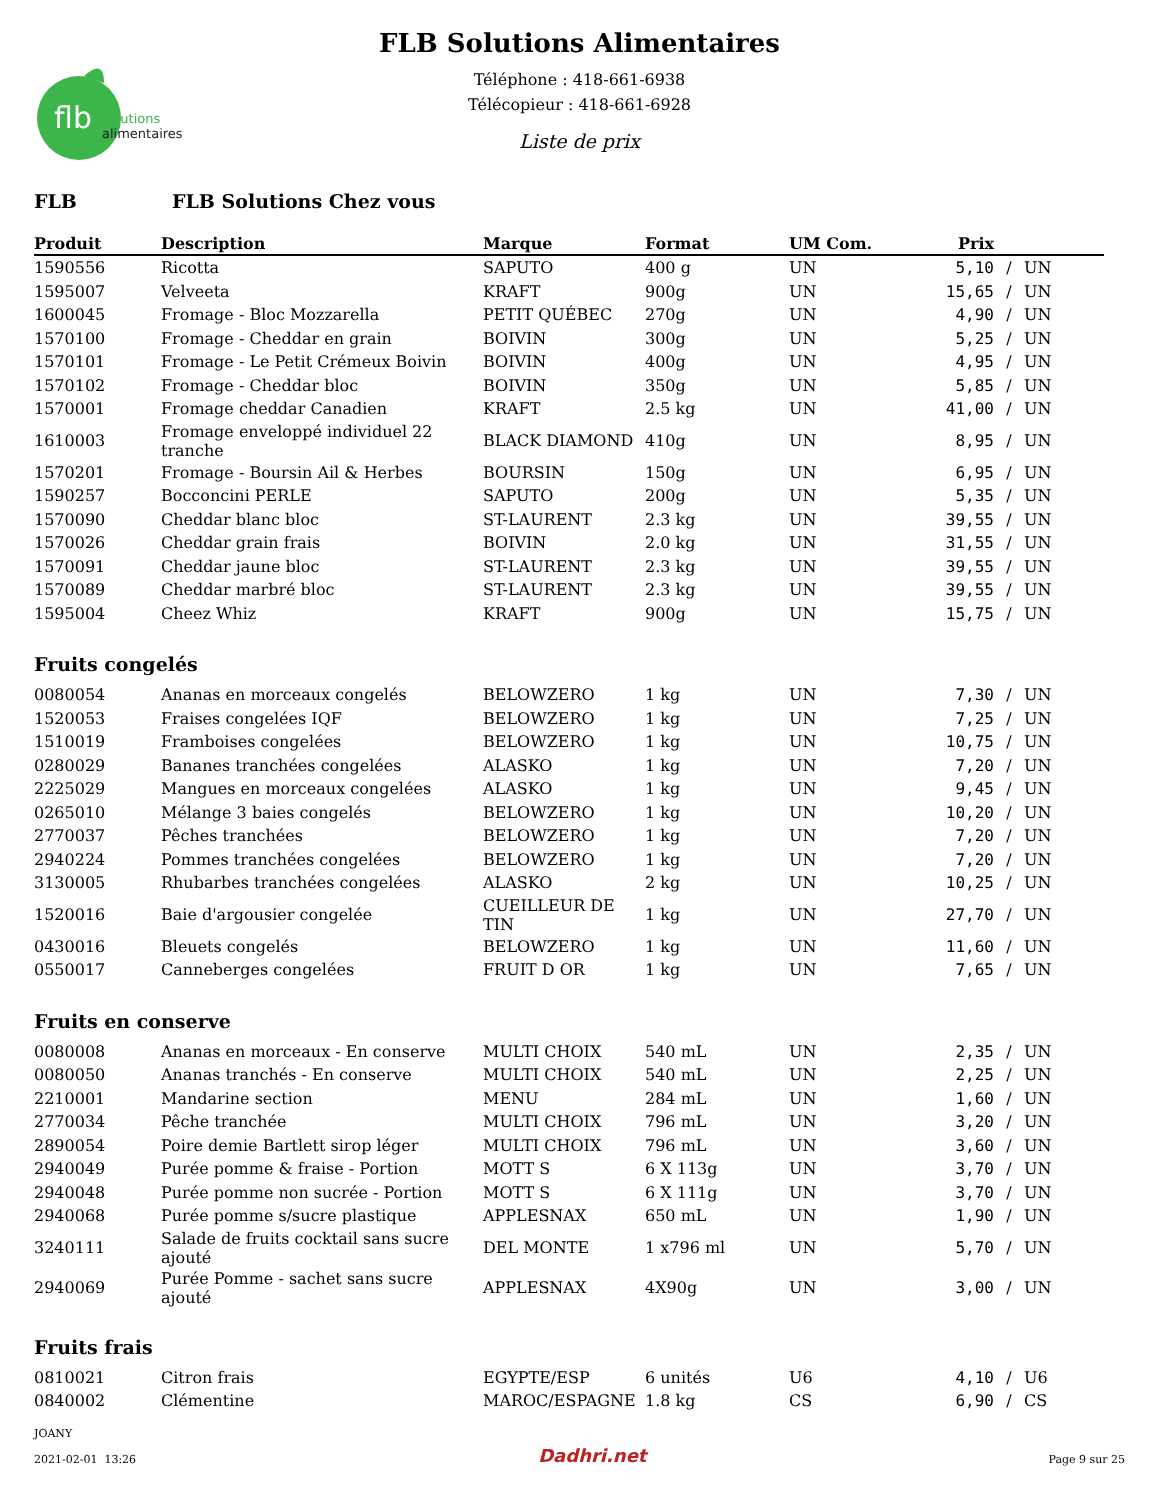flb
solutions
alimentaires
FLB Solutions Alimentaires
Téléphone : 418-661-6938
Télécopieur : 418-661-6928
Liste de prix
FLB FLB Solutions Chez vous
| Produit | Description | Marque | Format | UM Com. | Prix | | |
| --- | --- | --- | --- | --- | --- | --- | --- |
| 1590556 | Ricotta | SAPUTO | 400 g | UN | 5,10 | / | UN |
| 1595007 | Velveeta | KRAFT | 900g | UN | 15,65 | / | UN |
| 1600045 | Fromage - Bloc Mozzarella | PETIT QUÉBEC | 270g | UN | 4,90 | / | UN |
| 1570100 | Fromage - Cheddar en grain | BOIVIN | 300g | UN | 5,25 | / | UN |
| 1570101 | Fromage - Le Petit Crémeux Boivin | BOIVIN | 400g | UN | 4,95 | / | UN |
| 1570102 | Fromage - Cheddar bloc | BOIVIN | 350g | UN | 5,85 | / | UN |
| 1570001 | Fromage cheddar Canadien | KRAFT | 2.5 kg | UN | 41,00 | / | UN |
| 1610003 | Fromage enveloppé individuel 22 tranche | BLACK DIAMOND | 410g | UN | 8,95 | / | UN |
| 1570201 | Fromage - Boursin Ail & Herbes | BOURSIN | 150g | UN | 6,95 | / | UN |
| 1590257 | Bocconcini PERLE | SAPUTO | 200g | UN | 5,35 | / | UN |
| 1570090 | Cheddar blanc bloc | ST-LAURENT | 2.3 kg | UN | 39,55 | / | UN |
| 1570026 | Cheddar grain frais | BOIVIN | 2.0 kg | UN | 31,55 | / | UN |
| 1570091 | Cheddar jaune bloc | ST-LAURENT | 2.3 kg | UN | 39,55 | / | UN |
| 1570089 | Cheddar marbré bloc | ST-LAURENT | 2.3 kg | UN | 39,55 | / | UN |
| 1595004 | Cheez Whiz | KRAFT | 900g | UN | 15,75 | / | UN |
Fruits congelés
| 0080054 | Ananas en morceaux congelés | BELOWZERO | 1 kg | UN | 7,30 | / | UN |
| 1520053 | Fraises congelées IQF | BELOWZERO | 1 kg | UN | 7,25 | / | UN |
| 1510019 | Framboises congelées | BELOWZERO | 1 kg | UN | 10,75 | / | UN |
| 0280029 | Bananes tranchées congelées | ALASKO | 1 kg | UN | 7,20 | / | UN |
| 2225029 | Mangues en morceaux congelées | ALASKO | 1 kg | UN | 9,45 | / | UN |
| 0265010 | Mélange 3 baies congelés | BELOWZERO | 1 kg | UN | 10,20 | / | UN |
| 2770037 | Pêches tranchées | BELOWZERO | 1 kg | UN | 7,20 | / | UN |
| 2940224 | Pommes tranchées congelées | BELOWZERO | 1 kg | UN | 7,20 | / | UN |
| 3130005 | Rhubarbes tranchées congelées | ALASKO | 2 kg | UN | 10,25 | / | UN |
| 1520016 | Baie d'argousier congelée | CUEILLEUR DE TIN | 1 kg | UN | 27,70 | / | UN |
| 0430016 | Bleuets congelés | BELOWZERO | 1 kg | UN | 11,60 | / | UN |
| 0550017 | Canneberges congelées | FRUIT D OR | 1 kg | UN | 7,65 | / | UN |
Fruits en conserve
| 0080008 | Ananas en morceaux - En conserve | MULTI CHOIX | 540 mL | UN | 2,35 | / | UN |
| 0080050 | Ananas tranchés - En conserve | MULTI CHOIX | 540 mL | UN | 2,25 | / | UN |
| 2210001 | Mandarine section | MENU | 284 mL | UN | 1,60 | / | UN |
| 2770034 | Pêche tranchée | MULTI CHOIX | 796 mL | UN | 3,20 | / | UN |
| 2890054 | Poire demie Bartlett sirop léger | MULTI CHOIX | 796 mL | UN | 3,60 | / | UN |
| 2940049 | Purée pomme & fraise - Portion | MOTT S | 6 X 113g | UN | 3,70 | / | UN |
| 2940048 | Purée pomme non sucrée - Portion | MOTT S | 6 X 111g | UN | 3,70 | / | UN |
| 2940068 | Purée pomme s/sucre plastique | APPLESNAX | 650 mL | UN | 1,90 | / | UN |
| 3240111 | Salade de fruits cocktail sans sucre ajouté | DEL MONTE | 1 x796 ml | UN | 5,70 | / | UN |
| 2940069 | Purée Pomme - sachet sans sucre ajouté | APPLESNAX | 4X90g | UN | 3,00 | / | UN |
Fruits frais
| 0810021 | Citron frais | EGYPTE/ESP | 6 unités | U6 | 4,10 | / | U6 |
| 0840002 | Clémentine | MAROC/ESPAGNE | 1.8 kg | CS | 6,90 | / | CS |
JOANY
2021-02-01 13:26
Dadhri.net
Page 9 sur 25